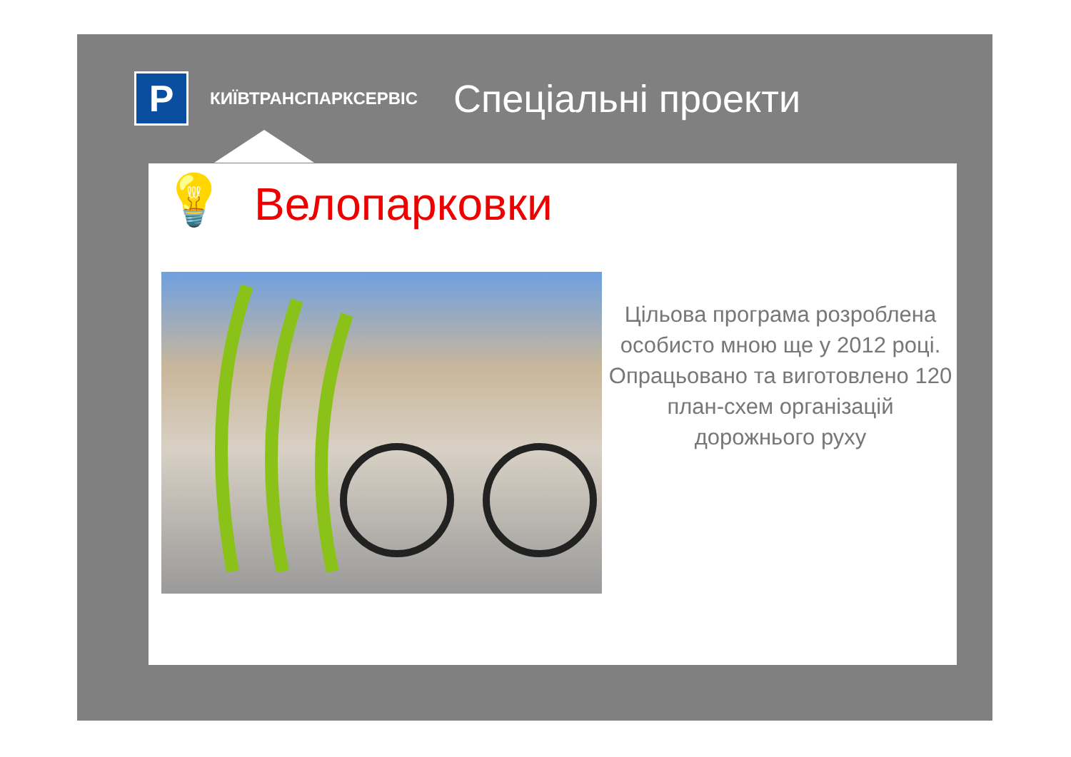P
КИЇВТРАНСПАРКСЕРВІС
Спеціальні проекти
💡 Велопарковки
Цільова програма розроблена особисто мною ще у 2012 році. Опрацьовано та виготовлено 120 план-схем організацій дорожнього руху